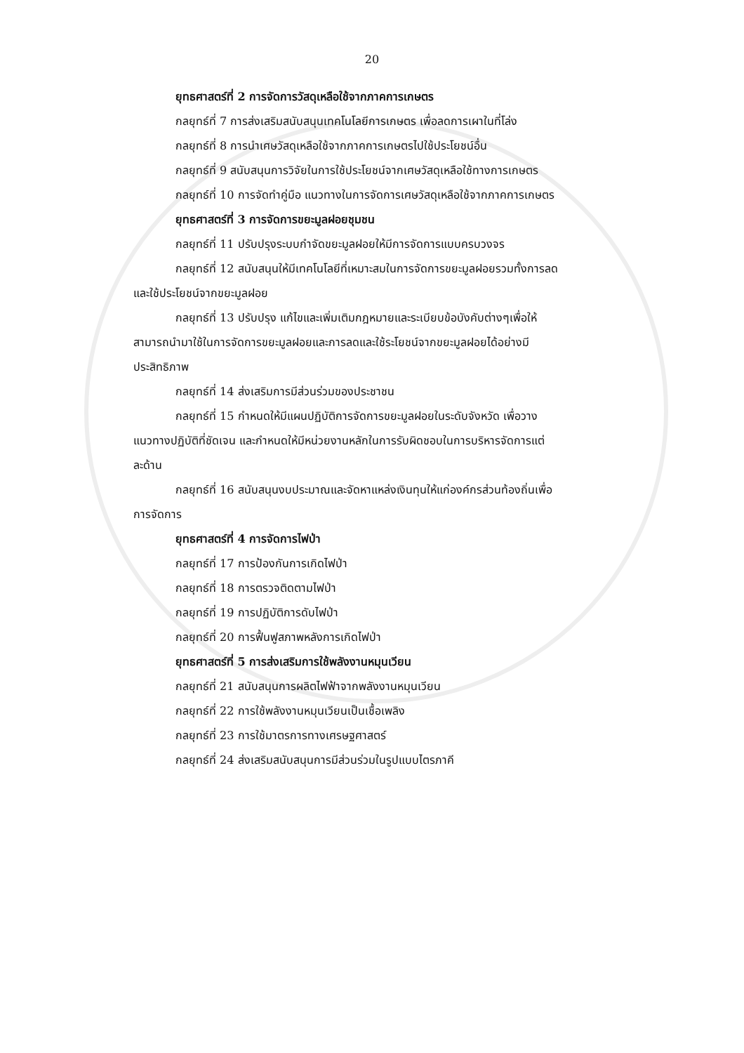20
ยุทธศาสตร์ที่ 2 การจัดการวัสดุเหลือใช้จากภาคการเกษตร
กลยุทธ์ที่ 7 การส่งเสริมสนับสนุนเทคโนโลยีการเกษตร เพื่อลดการเผาในที่โล่ง
กลยุทธ์ที่ 8 การนำเศษวัสดุเหลือใช้จากภาคการเกษตรไปใช้ประโยชน์อื่น
กลยุทธ์ที่ 9 สนับสนุนการวิจัยในการใช้ประโยชน์จากเศษวัสดุเหลือใช้ทางการเกษตร
กลยุทธ์ที่ 10 การจัดทำคู่มือ แนวทางในการจัดการเศษวัสดุเหลือใช้จากภาคการเกษตร
ยุทธศาสตร์ที่ 3 การจัดการขยะมูลฝอยชุมชน
กลยุทธ์ที่ 11 ปรับปรุงระบบกำจัดขยะมูลฝอยให้มีการจัดการแบบครบวงจร
กลยุทธ์ที่ 12 สนับสนุนให้มีเทคโนโลยีที่เหมาะสมในการจัดการขยะมูลฝอยรวมทั้งการลด
และใช้ประโยชน์จากขยะมูลฝอย
กลยุทธ์ที่ 13 ปรับปรุง แก้ไขและเพิ่มเติมกฎหมายและระเบียบข้อบังคับต่างๆเพื่อให้
สามารถนำมาใช้ในการจัดการขยะมูลฝอยและการลดและใช้ระโยชน์จากขยะมูลฝอยได้อย่างมี
ประสิทธิภาพ
กลยุทธ์ที่ 14 ส่งเสริมการมีส่วนร่วมของประชาชน
กลยุทธ์ที่ 15 กำหนดให้มีแผนปฏิบัติการจัดการขยะมูลฝอยในระดับจังหวัด เพื่อวาง
แนวทางปฏิบัติที่ชัดเจน และกำหนดให้มีหน่วยงานหลักในการรับผิดชอบในการบริหารจัดการแต่
ละด้าน
กลยุทธ์ที่ 16 สนับสนุนงบประมาณและจัดหาแหล่งเงินทุนให้แก่องค์กรส่วนท้องถิ่นเพื่อ
การจัดการ
ยุทธศาสตร์ที่ 4 การจัดการไฟป่า
กลยุทธ์ที่ 17 การป้องกันการเกิดไฟป่า
กลยุทธ์ที่ 18 การตรวจติดตามไฟป่า
กลยุทธ์ที่ 19 การปฏิบัติการดับไฟป่า
กลยุทธ์ที่ 20 การฟื้นฟูสภาพหลังการเกิดไฟป่า
ยุทธศาสตร์ที่ 5 การส่งเสริมการใช้พลังงานหมุนเวียน
กลยุทธ์ที่ 21 สนับสนุนการผลิตไฟฟ้าจากพลังงานหมุนเวียน
กลยุทธ์ที่ 22 การใช้พลังงานหมุนเวียนเป็นเชื้อเพลิง
กลยุทธ์ที่ 23 การใช้มาตรการทางเศรษฐศาสตร์
กลยุทธ์ที่ 24 ส่งเสริมสนับสนุนการมีส่วนร่วมในรูปแบบไตรภาคี